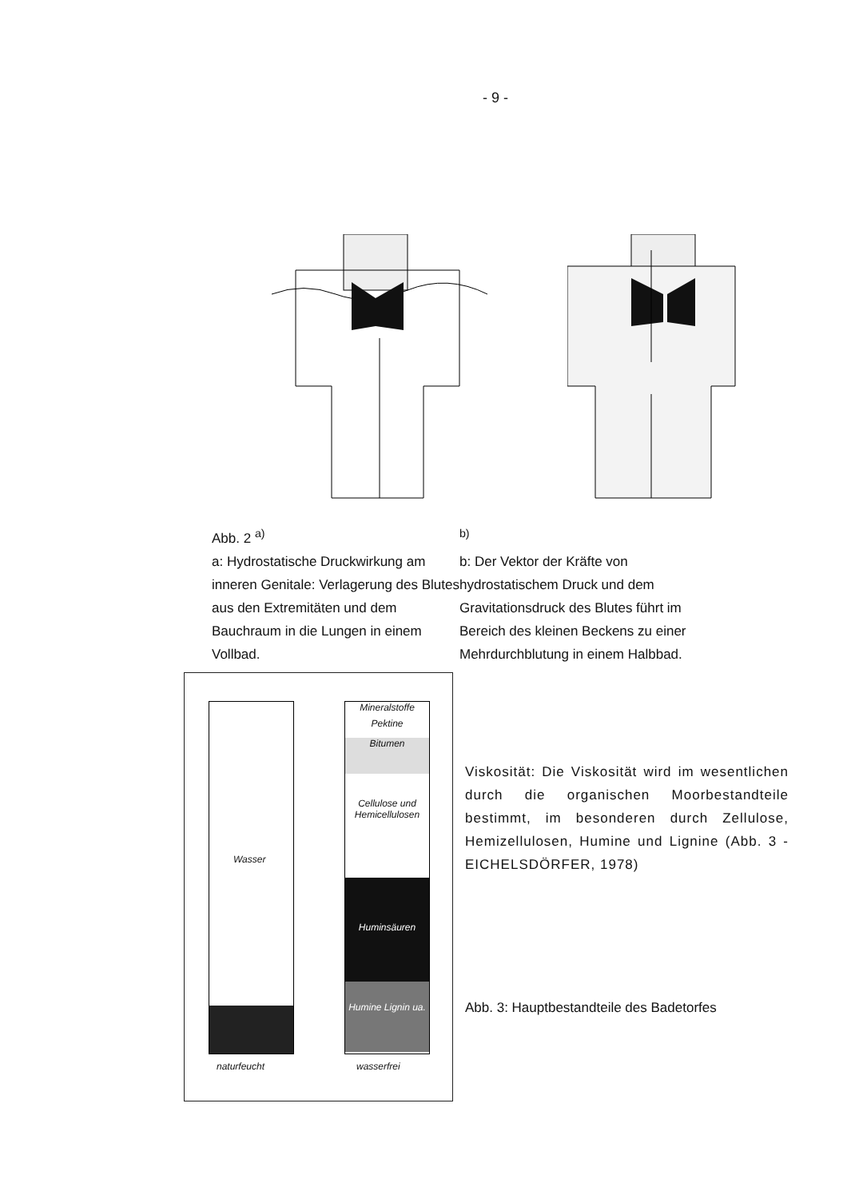- 9 -
Abb. 2 <sup>a)</sup>
a: Hydrostatische Druckwirkung am inneren Genitale: Verlagerung des Blutes aus den Extremitäten und dem Bauchraum in die Lungen in einem Vollbad.
<sup>b)</sup>
b: Der Vektor der Kräfte von hydrostatischem Druck und dem Gravitationsdruck des Blutes führt im Bereich des kleinen Beckens zu einer Mehrdurchblutung in einem Halbbad.
Wasser
Mineralstoffe
Pektine
Bitumen
Cellulose und Hemicellulosen
Huminsäuren
Humine Lignin ua.
naturfeucht wasserfrei
Viskosität: Die Viskosität wird im wesentlichen durch die organischen Moorbestandteile bestimmt, im besonderen durch Zellulose, Hemizellulosen, Humine und Lignine (Abb. 3 - EICHELSDÖRFER, 1978)
Abb. 3: Hauptbestandteile des Badetorfes